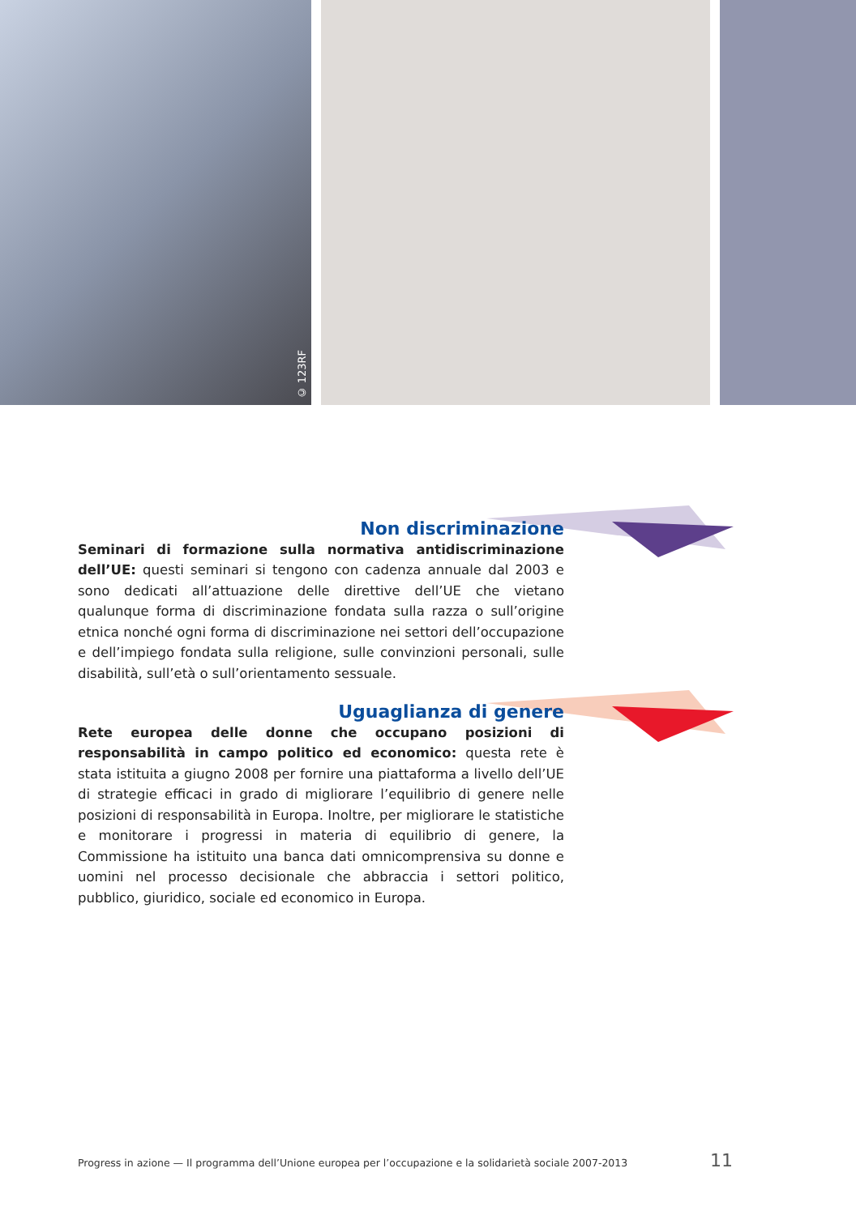© 123RF
Non discriminazione
Seminari di formazione sulla normativa antidiscriminazione dell’UE: questi seminari si tengono con cadenza annuale dal 2003 e sono dedicati all’attuazione delle direttive dell’UE che vietano qualunque forma di discriminazione fondata sulla razza o sull’origine etnica nonché ogni forma di discriminazione nei settori dell’occupazione e dell’impiego fondata sulla religione, sulle convinzioni personali, sulle disabilità, sull’età o sull’orientamento sessuale.
Uguaglianza di genere
Rete europea delle donne che occupano posizioni di responsabilità in campo politico ed economico: questa rete è stata istituita a giugno 2008 per fornire una piattaforma a livello dell’UE di strategie efficaci in grado di migliorare l’equilibrio di genere nelle posizioni di responsabilità in Europa. Inoltre, per migliorare le statistiche e monitorare i progressi in materia di equilibrio di genere, la Commissione ha istituito una banca dati omnicomprensiva su donne e uomini nel processo decisionale che abbraccia i settori politico, pubblico, giuridico, sociale ed economico in Europa.
Progress in azione — Il programma dell’Unione europea per l’occupazione e la solidarietà sociale 2007-2013 11